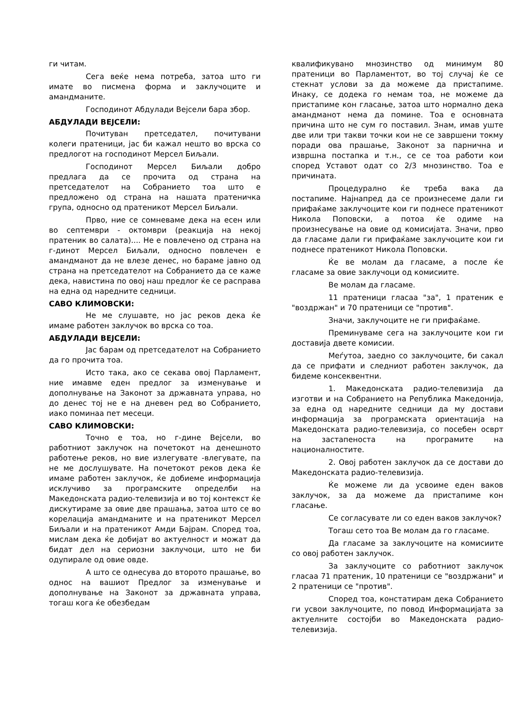ги читам.
Сега веќе нема потреба, затоа што ги имате во писмена форма и заклучоците и амандманите.
Господинот Абдулади Вејсели бара збор.
АБДУЛАДИ ВЕЈСЕЛИ:
Почитуван претседател, почитувани колеги пратеници, јас би кажал нешто во врска со предлогот на господинот Мерсел Биљали.
Господинот Мерсел Биљали добро предлага да се прочита од страна на претседателот на Собранието тоа што е предложено од страна на нашата пратеничка група, односно од пратеникот Мерсел Биљали.
Прво, ние се сомневаме дека на есен или во септември - октомври (реакција на некој пратеник во салата).... Не е повлечено од страна на г-динот Мерсел Биљали, односно повлечен е амандманот да не влезе денес, но бараме јавно од страна на претседателот на Собранието да се каже дека, навистина по овој наш предлог ќе се расправа на една од наредните седници.
САВО КЛИМОВСКИ:
Не ме слушавте, но јас реков дека ќе имаме работен заклучок во врска со тоа.
АБДУЛАДИ ВЕЈСЕЛИ:
Јас барам од претседателот на Собранието да го прочита тоа.
Исто така, ако се секава овој Парламент, ние имавме еден предлог за изменување и дополнување на Законот за државната управа, но до денес тој не е на дневен ред во Собранието, иако поминаа пет месеци.
САВО КЛИМОВСКИ:
Точно е тоа, но г-дине Вејсели, во работниот заклучок на почетокот на денешното работење реков, но вие излегувате -влегувате, па не ме дослушувате. На почетокот реков дека ќе имаме работен заклучок, ќе добиеме информација исклучиво за програмските определби на Македонската радио-телевизија и во тој контекст ќе дискутираме за овие две прашања, затоа што се во корелација амандманите и на пратеникот Мерсел Биљали и на пратеникот Амди Бајрам. Според тоа, мислам дека ќе добијат во актуелност и можат да бидат дел на сериозни заклучоци, што не би одупирале од овие овде.
А што се однесува до второто прашање, во однос на вашиот Предлог за изменување и дополнување на Законот за државната управа, тогаш кога ќе обезбедам
квалификувано мнозинство од минимум 80 пратеници во Парламентот, во тој случај ќе се стекнат услови за да можеме да пристапиме. Инаку, се додека го немам тоа, не можеме да пристапиме кон гласање, затоа што нормално дека амандманот нема да помине. Тоа е основната причина што не сум го поставил. Знам, имав уште две или три такви точки кои не се завршени токму поради ова прашање, Законот за парнична и извршна постапка и т.н., се се тоа работи кои според Уставот одат со 2/3 мнозинство. Тоа е причината.
Процедурално ќе треба вака да постапиме. Најнапред да се произнесеме дали ги прифаќаме заклучоците кои ги поднесе пратеникот Никола Поповски, а потоа ќе одиме на произнесување на овие од комисијата. Значи, прво да гласаме дали ги прифаќаме заклучоците кои ги поднесе пратеникот Никола Поповски.
Ќе ве молам да гласаме, а после ќе гласаме за овие заклучоци од комисиите.
Ве молам да гласаме.
11 пратеници гласаа "за", 1 пратеник е "воздржан" и 70 пратеници се "против".
Значи, заклучоците не ги прифаќаме.
Преминуваме сега на заклучоците кои ги доставија двете комисии.
Меѓутоа, заедно со заклучоците, би сакал да се прифати и следниот работен заклучок, да бидеме консеквентни.
1. Македонската радио-телевизија да изготви и на Собранието на Република Македонија, за една од наредните седници да му достави информација за програмската ориентација на Македонската радио-телевизија, со посебен осврт на застапеноста на програмите на националностите.
2. Овој работен заклучок да се достави до Македонската радио-телевизија.
Ќе можеме ли да усвоиме еден ваков заклучок, за да можеме да пристапиме кон гласање.
Се согласувате ли со еден ваков заклучок?
Тогаш сето тоа Ве молам да го гласаме.
Да гласаме за заклучоците на комисиите со овој работен заклучок.
За заклучоците со работниот заклучок гласаа 71 пратеник, 10 пратеници се "воздржани" и 2 пратеници се "против".
Според тоа, констатирам дека Собранието ги усвои заклучоците, по повод Информацијата за актуелните состојби во Македонската радио-телевизија.